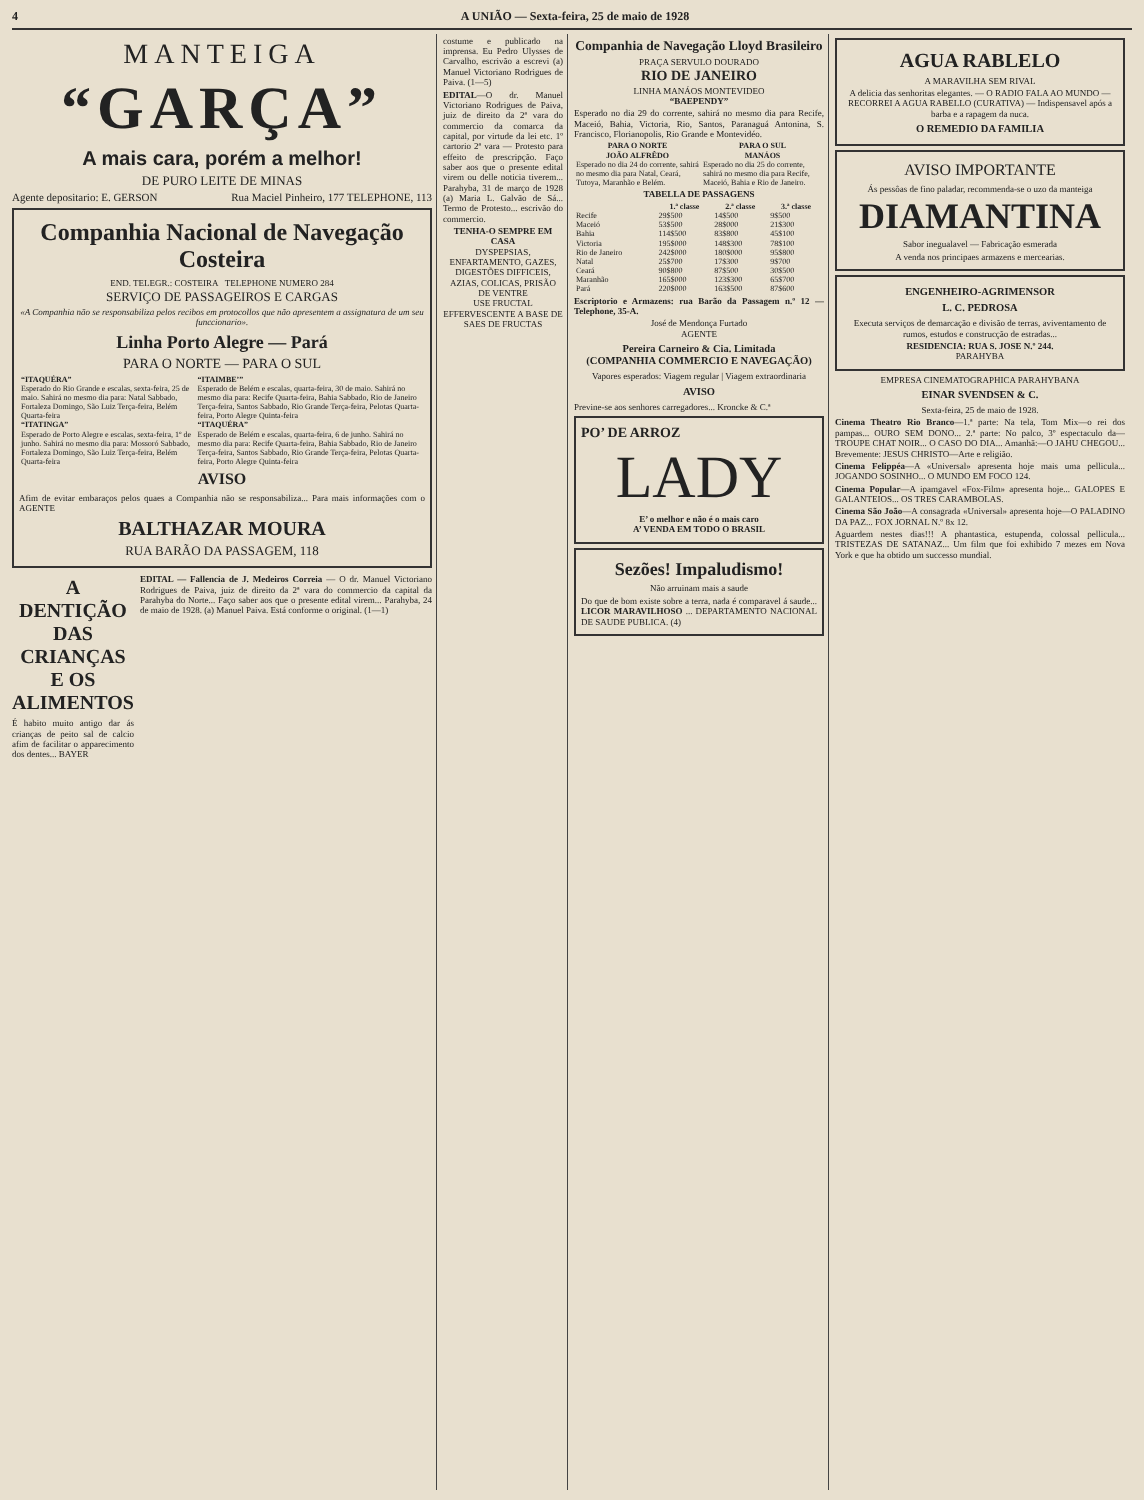4 A UNIÃO — Sexta-feira, 25 de maio de 1928
MANTEIGA
“GARÇA”
A mais cara, porém a melhor!
DE PURO LEITE DE MINAS
Agente depositario: E. GERSON Rua Maciel Pinheiro, 177 TELEPHONE, 113
Companhia Nacional de Navegação Costeira
END. TELEGR.: COSTEIRA TELEPHONE NUMERO 284
SERVIÇO DE PASSAGEIROS E CARGAS
«A Companhia não se responsabiliza pelos recibos em protocollos que não apresentem a assignatura de um seu funccionario».
Linha Porto Alegre — Pará
PARA O NORTE — PARA O SUL
| “ITAQUÉRA” Esperado do Rio Grande e escalas, sexta-feira, 25 de maio. Sahirá no mesmo dia para: Natal Sabbado, Fortaleza Domingo, São Luiz Terça-feira, Belém Quarta-feira | “ITAIMBE’” Esperado de Belém e escalas, quarta-feira, 30 de maio. Sahirá no mesmo dia para: Recife Quarta-feira, Bahia Sabbado, Rio de Janeiro Terça-feira, Santos Sabbado, Rio Grande Terça-feira, Pelotas Quarta-feira, Porto Alegre Quinta-feira |
| “ITATINGA” Esperado de Porto Alegre e escalas, sexta-feira, 1º de junho. Sahirá no mesmo dia para: Mossoró Sabbado, Fortaleza Domingo, São Luiz Terça-feira, Belém Quarta-feira | “ITAQUÉRA” Esperado de Belém e escalas, quarta-feira, 6 de junho. Sahirá no mesmo dia para: Recife Quarta-feira, Bahia Sabbado, Rio de Janeiro Terça-feira, Santos Sabbado, Rio Grande Terça-feira, Pelotas Quarta-feira, Porto Alegre Quinta-feira |
AVISO
Afim de evitar embaraços pelos quaes a Companhia não se responsabiliza... Para mais informações com o AGENTE
BALTHAZAR MOURA
RUA BARÃO DA PASSAGEM, 118
A DENTIÇÃO DAS CRIANÇAS E OS ALIMENTOS
É habito muito antigo dar ás crianças de peito sal de calcio afim de facilitar o apparecimento dos dentes... BAYER
EDITAL — Fallencia de J. Medeiros Correia — O dr. Manuel Victoriano Rodrigues de Paiva, juiz de direito da 2ª vara do commercio da capital da Parahyba do Norte... Faço saber aos que o presente edital virem... Parahyba, 24 de maio de 1928. (a) Manuel Paiva. Está conforme o original. (1—1)
costume e publicado na imprensa. Eu Pedro Ulysses de Carvalho, escrivão a escrevi (a) Manuel Victoriano Rodrigues de Paiva. (1—5)
EDITAL—O dr. Manuel Victoriano Rodrigues de Paiva, juiz de direito da 2ª vara do commercio da comarca da capital, por virtude da lei etc. 1º cartorio 2ª vara — Protesto para effeito de prescripção. Faço saber aos que o presente edital virem ou delle noticia tiverem... Parahyba, 31 de março de 1928 (a) Maria L. Galvão de Sá... Termo de Protesto... escrivão do commercio.
TENHA-O SEMPRE EM CASA
DYSPEPSIAS, ENFARTAMENTO, GAZES, DIGESTÕES DIFFICEIS, AZIAS, COLICAS, PRISÃO DE VENTRE
USE FRUCTAL
EFFERVESCENTE A BASE DE SAES DE FRUCTAS
Companhia de Navegação Lloyd Brasileiro
PRAÇA SERVULO DOURADO
RIO DE JANEIRO
LINHA MANÁOS MONTEVIDEO
“BAEPENDY”
Esperado no dia 29 do corrente, sahirá no mesmo dia para Recife, Maceió, Bahia, Victoria, Rio, Santos, Paranaguá Antonina, S. Francisco, Florianopolis, Rio Grande e Montevidéo.
| PARA O NORTE JOÃO ALFRÊDO | PARA O SUL MANÁOS |
| --- | --- |
| Esperado no dia 24 do corrente, sahirá no mesmo dia para Natal, Ceará, Tutoya, Maranhão e Belém. | Esperado no dia 25 do corrente, sahirá no mesmo dia para Recife, Maceió, Bahia e Rio de Janeiro. |
TABELLA DE PASSAGENS
| | 1.ª classe | 2.ª classe | 3.ª classe |
| --- | --- | --- | --- |
| Recife | 29$500 | 14$500 | 9$500 |
| Maceió | 53$500 | 28$000 | 21$300 |
| Bahia | 114$500 | 83$800 | 45$100 |
| Victoria | 195$000 | 148$300 | 78$100 |
| Rio de Janeiro | 242$000 | 180$000 | 95$800 |
| Natal | 25$700 | 17$300 | 9$700 |
| Ceará | 90$800 | 87$500 | 30$500 |
| Maranhão | 165$000 | 123$300 | 65$700 |
| Pará | 220$000 | 163$500 | 87$600 |
Escriptorio e Armazens: rua Barão da Passagem n.º 12 — Telephone, 35-A.
José de Mendonça Furtado
AGENTE
Pereira Carneiro & Cia. Limitada
(COMPANHIA COMMERCIO E NAVEGAÇÃO)
Vapores esperados: Viagem regular | Viagem extraordinaria
AVISO
Previne-se aos senhores carregadores... Kroncke & C.ª
PO’ DE ARROZ
LADY
E’ o melhor e não é o mais caro
A’ VENDA EM TODO O BRASIL
Sezões! Impaludismo!
Não arruinam mais a saude
Do que de bom existe sobre a terra, nada é comparavel á saude... LICOR MARAVILHOSO ... DEPARTAMENTO NACIONAL DE SAUDE PUBLICA. (4)
AGUA RABLELO
A MARAVILHA SEM RIVAL
A delicia das senhoritas elegantes. — O RADIO FALA AO MUNDO — RECORREI A AGUA RABELLO (CURATIVA) — Indispensavel após a barba e a rapagem da nuca.
O REMEDIO DA FAMILIA
AVISO IMPORTANTE
Ás pessôas de fino paladar, recommenda-se o uzo da manteiga
DIAMANTINA
Sabor inegualavel — Fabricação esmerada
A venda nos principaes armazens e mercearias.
ENGENHEIRO-AGRIMENSOR
L. C. PEDROSA
Executa serviços de demarcação e divisão de terras, aviventamento de rumos, estudos e construcção de estradas...
RESIDENCIA: RUA S. JOSE N.º 244.
PARAHYBA
EMPRESA CINEMATOGRAPHICA PARAHYBANA
EINAR SVENDSEN & C.
Sexta-feira, 25 de maio de 1928.
Cinema Theatro Rio Branco—1.ª parte: Na tela, Tom Mix—o rei dos pampas... OURO SEM DONO... 2.ª parte: No palco, 3º espectaculo da—TROUPE CHAT NOIR... O CASO DO DIA... Amanhã:—O JAHU CHEGOU... Brevemente: JESUS CHRISTO—Arte e religião.
Cinema Felippéa—A «Universal» apresenta hoje mais uma pellicula... JOGANDO SOSINHO... O MUNDO EM FOCO 124.
Cinema Popular—A ipamgavel «Fox-Film» apresenta hoje... GALOPES E GALANTEIOS... OS TRES CARAMBOLAS.
Cinema São João—A consagrada «Universal» apresenta hoje—O PALADINO DA PAZ... FOX JORNAL N.º 8x 12.
Aguardem nestes dias!!! A phantastica, estupenda, colossal pellicula... TRISTEZAS DE SATANAZ... Um film que foi exhibido 7 mezes em Nova York e que ha obtido um successo mundial.